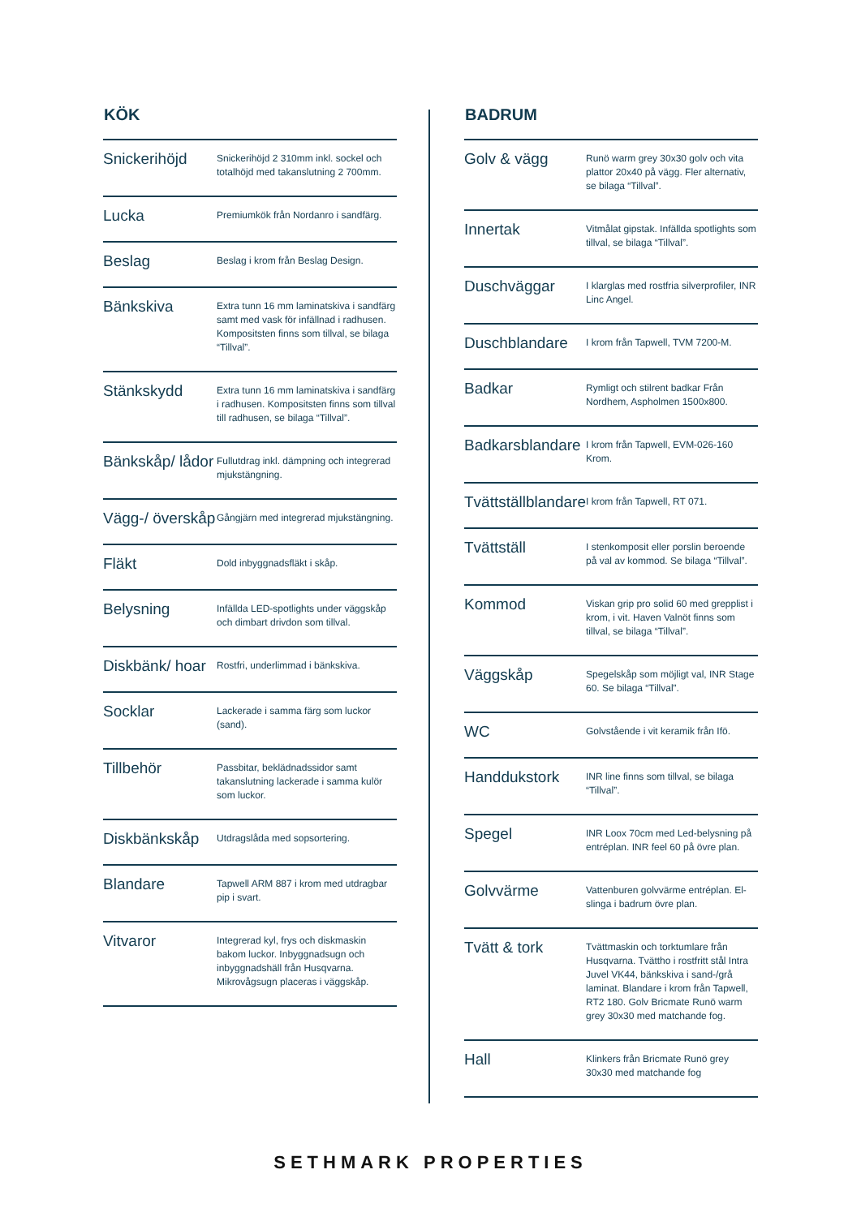KÖK
| Snickerihöjd | Snickerihöjd 2 310mm inkl. sockel och totalhöjd med takanslutning 2 700mm. |
| Lucka | Premiumkök från Nordanro i sandfärg. |
| Beslag | Beslag i krom från Beslag Design. |
| Bänkskiva | Extra tunn 16 mm laminatskiva i sandfärg samt med vask för infällnad i radhusen. Kompositsten finns som tillval, se bilaga “Tillval”. |
| Stänkskydd | Extra tunn 16 mm laminatskiva i sandfärg i radhusen. Kompositsten finns som tillval till radhusen, se bilaga “Tillval”. |
| Bänkskåp/ lådor | Fullutdrag inkl. dämpning och integrerad mjukstängning. |
| Vägg-/ överskåp | Gångjärn med integrerad mjukstängning. |
| Fläkt | Dold inbyggnadsfläkt i skåp. |
| Belysning | Infällda LED-spotlights under väggskåp och dimbart drivdon som tillval. |
| Diskbänk/ hoar | Rostfri, underlimmad i bänkskiva. |
| Socklar | Lackerade i samma färg som luckor (sand). |
| Tillbehör | Passbitar, beklädnadssidor samt takanslutning lackerade i samma kulör som luckor. |
| Diskbänkskåp | Utdragslåda med sopsortering. |
| Blandare | Tapwell ARM 887 i krom med utdragbar pip i svart. |
| Vitvaror | Integrerad kyl, frys och diskmaskin bakom luckor. Inbyggnadsugn och inbyggnadshäll från Husqvarna. Mikrovågsugn placeras i väggskåp. |
BADRUM
| Golv & vägg | Runö warm grey 30x30 golv och vita plattor 20x40 på vägg. Fler alternativ, se bilaga “Tillval”. |
| Innertak | Vitmålat gipstak. Infällda spotlights som tillval, se bilaga “Tillval”. |
| Duschväggar | I klarglas med rostfria silverprofiler, INR Linc Angel. |
| Duschblandare | I krom från Tapwell, TVM 7200-M. |
| Badkar | Rymligt och stilrent badkar Från Nordhem, Aspholmen 1500x800. |
| Badkarsblandare | I krom från Tapwell, EVM-026-160 Krom. |
| Tvättställblandare | I krom från Tapwell, RT 071. |
| Tvättställ | I stenkomposit eller porslin beroende på val av kommod. Se bilaga “Tillval”. |
| Kommod | Viskan grip pro solid 60 med grepplist i krom, i vit. Haven Valnöt finns som tillval, se bilaga “Tillval”. |
| Väggskåp | Spegelskåp som möjligt val, INR Stage 60. Se bilaga “Tillval”. |
| WC | Golvstående i vit keramik från Ifö. |
| Handdukstork | INR line finns som tillval, se bilaga “Tillval”. |
| Spegel | INR Loox 70cm med Led-belysning på entréplan. INR feel 60 på övre plan. |
| Golvvärme | Vattenburen golvvärme entréplan. El-slinga i badrum övre plan. |
| Tvätt & tork | Tvättmaskin och torktumlare från Husqvarna. Tvättho i rostfritt stål Intra Juvel VK44, bänkskiva i sand-/grå laminat. Blandare i krom från Tapwell, RT2 180. Golv Bricmate Runö warm grey 30x30 med matchande fog. |
| Hall | Klinkers från Bricmate Runö grey 30x30 med matchande fog |
SETHMARK PROPERTIES